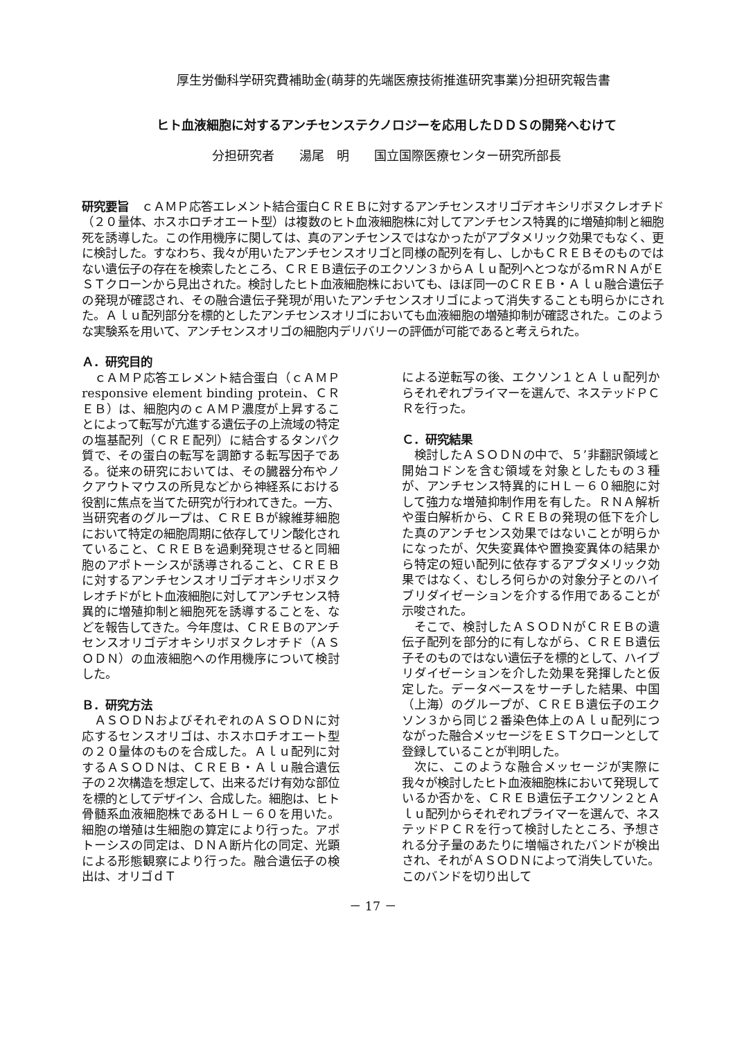厚生労働科学研究費補助金(萌芽的先端医療技術推進研究事業)分担研究報告書
ヒト血液細胞に対するアンチセンステクノロジーを応用したＤＤＳの開発へむけて
分担研究者　　湯尾　明　　国立国際医療センター研究所部長
研究要旨　ｃＡＭＰ応答エレメント結合蛋白ＣＲＥＢに対するアンチセンスオリゴデオキシリボヌクレオチド（２０量体、ホスホロチオエート型）は複数のヒト血液細胞株に対してアンチセンス特異的に増殖抑制と細胞死を誘導した。この作用機序に関しては、真のアンチセンスではなかったがアプタメリック効果でもなく、更に検討した。すなわち、我々が用いたアンチセンスオリゴと同様の配列を有し、しかもＣＲＥＢそのものではない遺伝子の存在を検索したところ、ＣＲＥＢ遺伝子のエクソン３からＡｌｕ配列へとつながるｍＲＮＡがＥＳＴクローンから見出された。検討したヒト血液細胞株においても、ほぼ同一のＣＲＥＢ・Ａｌｕ融合遺伝子の発現が確認され、その融合遺伝子発現が用いたアンチセンスオリゴによって消失することも明らかにされた。Ａｌｕ配列部分を標的としたアンチセンスオリゴにおいても血液細胞の増殖抑制が確認された。このような実験系を用いて、アンチセンスオリゴの細胞内デリバリーの評価が可能であると考えられた。
Ａ．研究目的
ｃＡＭＰ応答エレメント結合蛋白（ｃＡＭＰ responsive element binding protein、ＣＲＥＢ）は、細胞内のｃＡＭＰ濃度が上昇することによって転写が亢進する遺伝子の上流域の特定の塩基配列（ＣＲＥ配列）に結合するタンパク質で、その蛋白の転写を調節する転写因子である。従来の研究においては、その臓器分布やノクアウトマウスの所見などから神経系における役割に焦点を当てた研究が行われてきた。一方、当研究者のグループは、ＣＲＥＢが線維芽細胞において特定の細胞周期に依存してリン酸化されていること、ＣＲＥＢを過剰発現させると同細胞のアポトーシスが誘導されること、ＣＲＥＢに対するアンチセンスオリゴデオキシリボヌクレオチドがヒト血液細胞に対してアンチセンス特異的に増殖抑制と細胞死を誘導することを、などを報告してきた。今年度は、ＣＲＥＢのアンチセンスオリゴデオキシリボヌクレオチド（ＡＳＯＤＮ）の血液細胞への作用機序について検討した。
Ｂ．研究方法
ＡＳＯＤＮおよびそれぞれのＡＳＯＤＮに対応するセンスオリゴは、ホスホロチオエート型の２０量体のものを合成した。Ａｌｕ配列に対するＡＳＯＤＮは、ＣＲＥＢ・Ａｌｕ融合遺伝子の２次構造を想定して、出来るだけ有効な部位を標的としてデザイン、合成した。細胞は、ヒト骨髄系血液細胞株であるＨＬ－６０を用いた。細胞の増殖は生細胞の算定により行った。アポトーシスの同定は、ＤＮＡ断片化の同定、光顕による形態観察により行った。融合遺伝子の検出は、オリゴｄＴ
による逆転写の後、エクソン１とＡｌｕ配列からそれぞれプライマーを選んで、ネステッドＰＣＲを行った。
Ｃ．研究結果
検討したＡＳＯＤＮの中で、５’非翻訳領域と開始コドンを含む領域を対象としたもの３種が、アンチセンス特異的にＨＬ－６０細胞に対して強力な増殖抑制作用を有した。ＲＮＡ解析や蛋白解析から、ＣＲＥＢの発現の低下を介した真のアンチセンス効果ではないことが明らかになったが、欠失変異体や置換変異体の結果から特定の短い配列に依存するアプタメリック効果ではなく、むしろ何らかの対象分子とのハイブリダイゼーションを介する作用であることが示唆された。
そこで、検討したＡＳＯＤＮがＣＲＥＢの遺伝子配列を部分的に有しながら、ＣＲＥＢ遺伝子そのものではない遺伝子を標的として、ハイブリダイゼーションを介した効果を発揮したと仮定した。データベースをサーチした結果、中国（上海）のグループが、ＣＲＥＢ遺伝子のエクソン３から同じ２番染色体上のＡｌｕ配列につながった融合メッセージをＥＳＴクローンとして登録していることが判明した。
次に、このような融合メッセージが実際に我々が検討したヒト血液細胞株において発現しているか否かを、ＣＲＥＢ遺伝子エクソン２とＡｌｕ配列からそれぞれプライマーを選んで、ネステッドＰＣＲを行って検討したところ、予想される分子量のあたりに増幅されたバンドが検出され、それがＡＳＯＤＮによって消失していた。このバンドを切り出して
－ 17 －